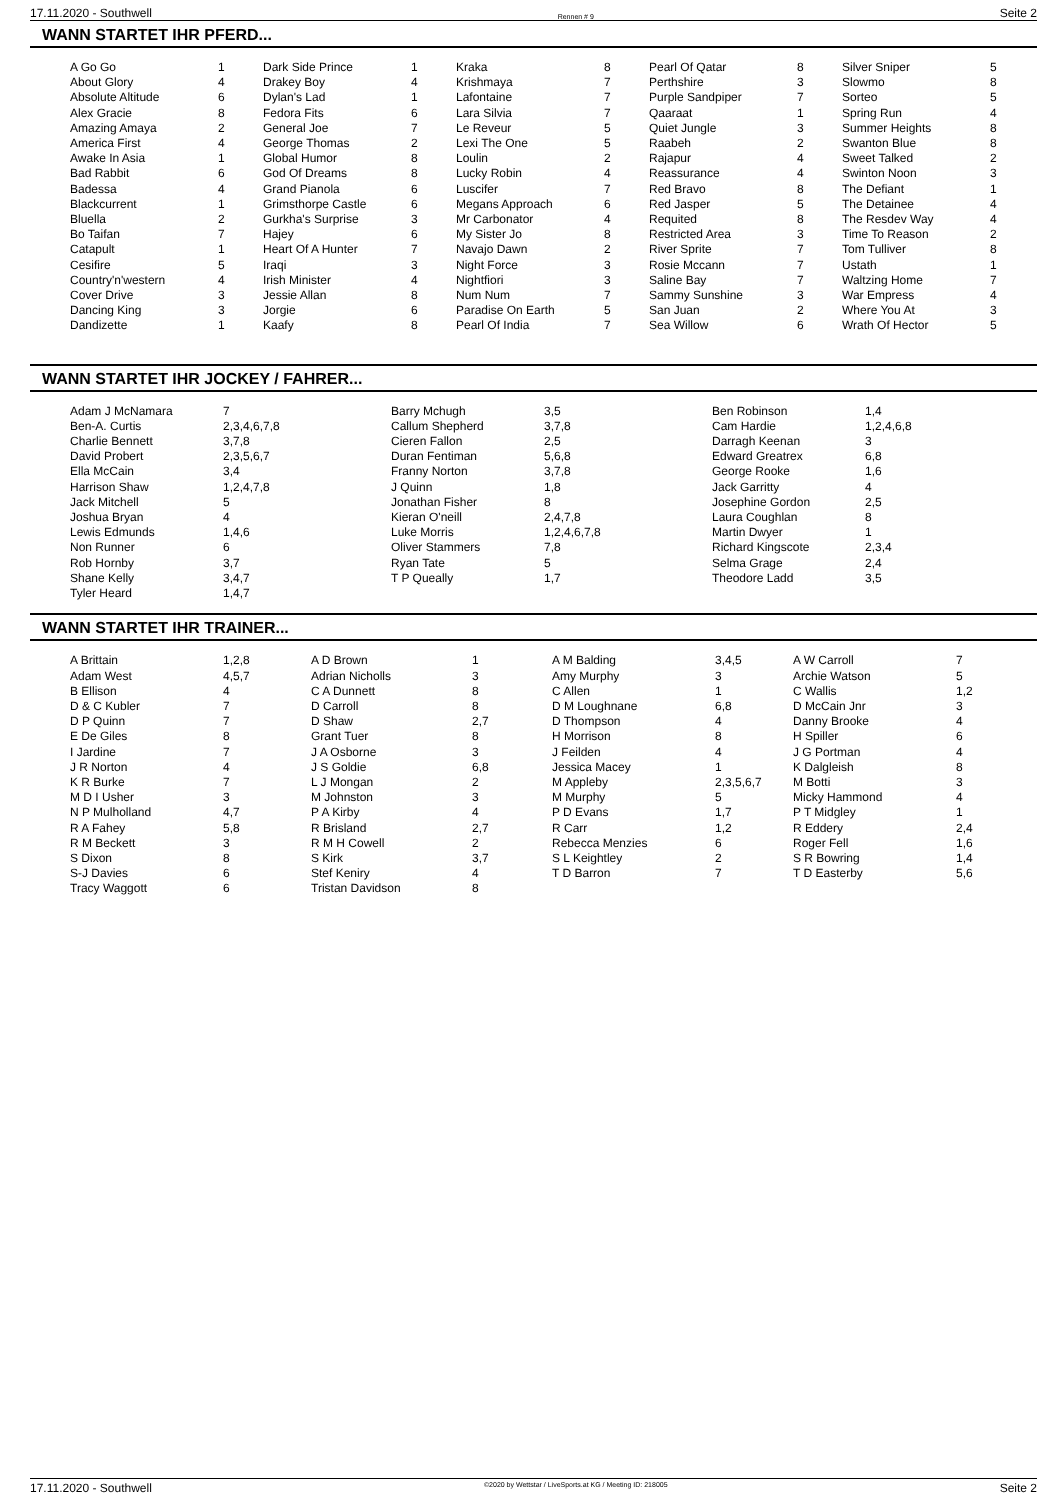17.11.2020 - Southwell Rennen # 9 Seite 2
WANN STARTET IHR PFERD...
| A Go Go | 1 | Dark Side Prince | 1 | Kraka | 8 | Pearl Of Qatar | 8 | Silver Sniper | 5 |
| About Glory | 4 | Drakey Boy | 4 | Krishmaya | 7 | Perthshire | 3 | Slowmo | 8 |
| Absolute Altitude | 6 | Dylan's Lad | 1 | Lafontaine | 7 | Purple Sandpiper | 7 | Sorteo | 5 |
| Alex Gracie | 8 | Fedora Fits | 6 | Lara Silvia | 7 | Qaaraat | 1 | Spring Run | 4 |
| Amazing Amaya | 2 | General Joe | 7 | Le Reveur | 5 | Quiet Jungle | 3 | Summer Heights | 8 |
| America First | 4 | George Thomas | 2 | Lexi The One | 5 | Raabeh | 2 | Swanton Blue | 8 |
| Awake In Asia | 1 | Global Humor | 8 | Loulin | 2 | Rajapur | 4 | Sweet Talked | 2 |
| Bad Rabbit | 6 | God Of Dreams | 8 | Lucky Robin | 4 | Reassurance | 4 | Swinton Noon | 3 |
| Badessa | 4 | Grand Pianola | 6 | Luscifer | 7 | Red Bravo | 8 | The Defiant | 1 |
| Blackcurrent | 1 | Grimsthorpe Castle | 6 | Megans Approach | 6 | Red Jasper | 5 | The Detainee | 4 |
| Bluella | 2 | Gurkha's Surprise | 3 | Mr Carbonator | 4 | Requited | 8 | The Resdev Way | 4 |
| Bo Taifan | 7 | Hajey | 6 | My Sister Jo | 8 | Restricted Area | 3 | Time To Reason | 2 |
| Catapult | 1 | Heart Of A Hunter | 7 | Navajo Dawn | 2 | River Sprite | 7 | Tom Tulliver | 8 |
| Cesifire | 5 | Iraqi | 3 | Night Force | 3 | Rosie Mccann | 7 | Ustath | 1 |
| Country'n'western | 4 | Irish Minister | 4 | Nightfiori | 3 | Saline Bay | 7 | Waltzing Home | 7 |
| Cover Drive | 3 | Jessie Allan | 8 | Num Num | 7 | Sammy Sunshine | 3 | War Empress | 4 |
| Dancing King | 3 | Jorgie | 6 | Paradise On Earth | 5 | San Juan | 2 | Where You At | 3 |
| Dandizette | 1 | Kaafy | 8 | Pearl Of India | 7 | Sea Willow | 6 | Wrath Of Hector | 5 |
WANN STARTET IHR JOCKEY / FAHRER...
| Adam J McNamara | 7 | Barry Mchugh | 3,5 | Ben Robinson | 1,4 |
| Ben-A. Curtis | 2,3,4,6,7,8 | Callum Shepherd | 3,7,8 | Cam Hardie | 1,2,4,6,8 |
| Charlie Bennett | 3,7,8 | Cieren Fallon | 2,5 | Darragh Keenan | 3 |
| David Probert | 2,3,5,6,7 | Duran Fentiman | 5,6,8 | Edward Greatrex | 6,8 |
| Ella McCain | 3,4 | Franny Norton | 3,7,8 | George Rooke | 1,6 |
| Harrison Shaw | 1,2,4,7,8 | J Quinn | 1,8 | Jack Garritty | 4 |
| Jack Mitchell | 5 | Jonathan Fisher | 8 | Josephine Gordon | 2,5 |
| Joshua Bryan | 4 | Kieran O'neill | 2,4,7,8 | Laura Coughlan | 8 |
| Lewis Edmunds | 1,4,6 | Luke Morris | 1,2,4,6,7,8 | Martin Dwyer | 1 |
| Non Runner | 6 | Oliver Stammers | 7,8 | Richard Kingscote | 2,3,4 |
| Rob Hornby | 3,7 | Ryan Tate | 5 | Selma Grage | 2,4 |
| Shane Kelly | 3,4,7 | T P Queally | 1,7 | Theodore Ladd | 3,5 |
| Tyler Heard | 1,4,7 | | | | |
WANN STARTET IHR TRAINER...
| A Brittain | 1,2,8 | A D Brown | 1 | A M Balding | 3,4,5 | A W Carroll | 7 |
| Adam West | 4,5,7 | Adrian Nicholls | 3 | Amy Murphy | 3 | Archie Watson | 5 |
| B Ellison | 4 | C A Dunnett | 8 | C Allen | 1 | C Wallis | 1,2 |
| D & C Kubler | 7 | D Carroll | 8 | D M Loughnane | 6,8 | D McCain Jnr | 3 |
| D P Quinn | 7 | D Shaw | 2,7 | D Thompson | 4 | Danny Brooke | 4 |
| E De Giles | 8 | Grant Tuer | 8 | H Morrison | 8 | H Spiller | 6 |
| I Jardine | 7 | J A Osborne | 3 | J Feilden | 4 | J G Portman | 4 |
| J R Norton | 4 | J S Goldie | 6,8 | Jessica Macey | 1 | K Dalgleish | 8 |
| K R Burke | 7 | L J Mongan | 2 | M Appleby | 2,3,5,6,7 | M Botti | 3 |
| M D I Usher | 3 | M Johnston | 3 | M Murphy | 5 | Micky Hammond | 4 |
| N P Mulholland | 4,7 | P A Kirby | 4 | P D Evans | 1,7 | P T Midgley | 1 |
| R A Fahey | 5,8 | R Brisland | 2,7 | R Carr | 1,2 | R Eddery | 2,4 |
| R M Beckett | 3 | R M H Cowell | 2 | Rebecca Menzies | 6 | Roger Fell | 1,6 |
| S Dixon | 8 | S Kirk | 3,7 | S L Keightley | 2 | S R Bowring | 1,4 |
| S-J Davies | 6 | Stef Keniry | 4 | T D Barron | 7 | T D Easterby | 5,6 |
| Tracy Waggott | 6 | Tristan Davidson | 8 | | | | |
17.11.2020 - Southwell ©2020 by Wettstar / LiveSports.at KG / Meeting ID: 218005 Seite 2